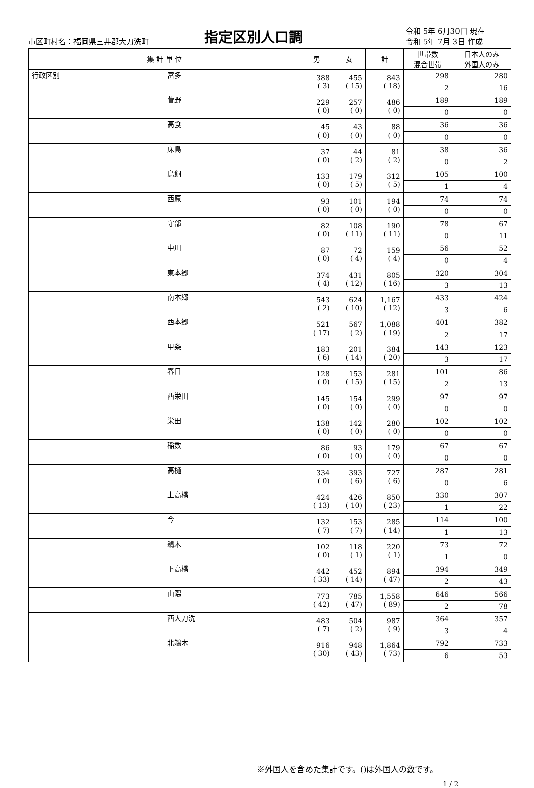市区町村名：福岡県三井郡大刀洗町
指定区別人口調
令和 5年 6月30日 現在
令和 5年 7月 3日 作成
| 集 計 単 位 | | 男 | 女 | 計 | 世帯数 混合世帯 | 日本人のみ 外国人のみ |
| --- | --- | --- | --- | --- | --- | --- |
| 行政区別 | 冨多 | 388 ( 3) | 455 ( 15) | 843 ( 18) | 298 | 280 |
| | | | | | 2 | 16 |
| | 菅野 | 229 ( 0) | 257 ( 0) | 486 ( 0) | 189 | 189 |
| | | | | | 0 | 0 |
| | 高食 | 45 ( 0) | 43 ( 0) | 88 ( 0) | 36 | 36 |
| | | | | | 0 | 0 |
| | 床島 | 37 ( 0) | 44 ( 2) | 81 ( 2) | 38 | 36 |
| | | | | | 0 | 2 |
| | 鳥飼 | 133 ( 0) | 179 ( 5) | 312 ( 5) | 105 | 100 |
| | | | | | 1 | 4 |
| | 西原 | 93 ( 0) | 101 ( 0) | 194 ( 0) | 74 | 74 |
| | | | | | 0 | 0 |
| | 守部 | 82 ( 0) | 108 ( 11) | 190 ( 11) | 78 | 67 |
| | | | | | 0 | 11 |
| | 中川 | 87 ( 0) | 72 ( 4) | 159 ( 4) | 56 | 52 |
| | | | | | 0 | 4 |
| | 東本郷 | 374 ( 4) | 431 ( 12) | 805 ( 16) | 320 | 304 |
| | | | | | 3 | 13 |
| | 南本郷 | 543 ( 2) | 624 ( 10) | 1,167 ( 12) | 433 | 424 |
| | | | | | 3 | 6 |
| | 西本郷 | 521 ( 17) | 567 ( 2) | 1,088 ( 19) | 401 | 382 |
| | | | | | 2 | 17 |
| | 甲条 | 183 ( 6) | 201 ( 14) | 384 ( 20) | 143 | 123 |
| | | | | | 3 | 17 |
| | 春日 | 128 ( 0) | 153 ( 15) | 281 ( 15) | 101 | 86 |
| | | | | | 2 | 13 |
| | 西栄田 | 145 ( 0) | 154 ( 0) | 299 ( 0) | 97 | 97 |
| | | | | | 0 | 0 |
| | 栄田 | 138 ( 0) | 142 ( 0) | 280 ( 0) | 102 | 102 |
| | | | | | 0 | 0 |
| | 稲数 | 86 ( 0) | 93 ( 0) | 179 ( 0) | 67 | 67 |
| | | | | | 0 | 0 |
| | 高樋 | 334 ( 0) | 393 ( 6) | 727 ( 6) | 287 | 281 |
| | | | | | 0 | 6 |
| | 上高橋 | 424 ( 13) | 426 ( 10) | 850 ( 23) | 330 | 307 |
| | | | | | 1 | 22 |
| | 今 | 132 ( 7) | 153 ( 7) | 285 ( 14) | 114 | 100 |
| | | | | | 1 | 13 |
| | 鵜木 | 102 ( 0) | 118 ( 1) | 220 ( 1) | 73 | 72 |
| | | | | | 1 | 0 |
| | 下高橋 | 442 ( 33) | 452 ( 14) | 894 ( 47) | 394 | 349 |
| | | | | | 2 | 43 |
| | 山隈 | 773 ( 42) | 785 ( 47) | 1,558 ( 89) | 646 | 566 |
| | | | | | 2 | 78 |
| | 西大刀洗 | 483 ( 7) | 504 ( 2) | 987 ( 9) | 364 | 357 |
| | | | | | 3 | 4 |
| | 北鵜木 | 916 ( 30) | 948 ( 43) | 1,864 ( 73) | 792 | 733 |
| | | | | | 6 | 53 |
※外国人を含めた集計です。()は外国人の数です。
1 / 2